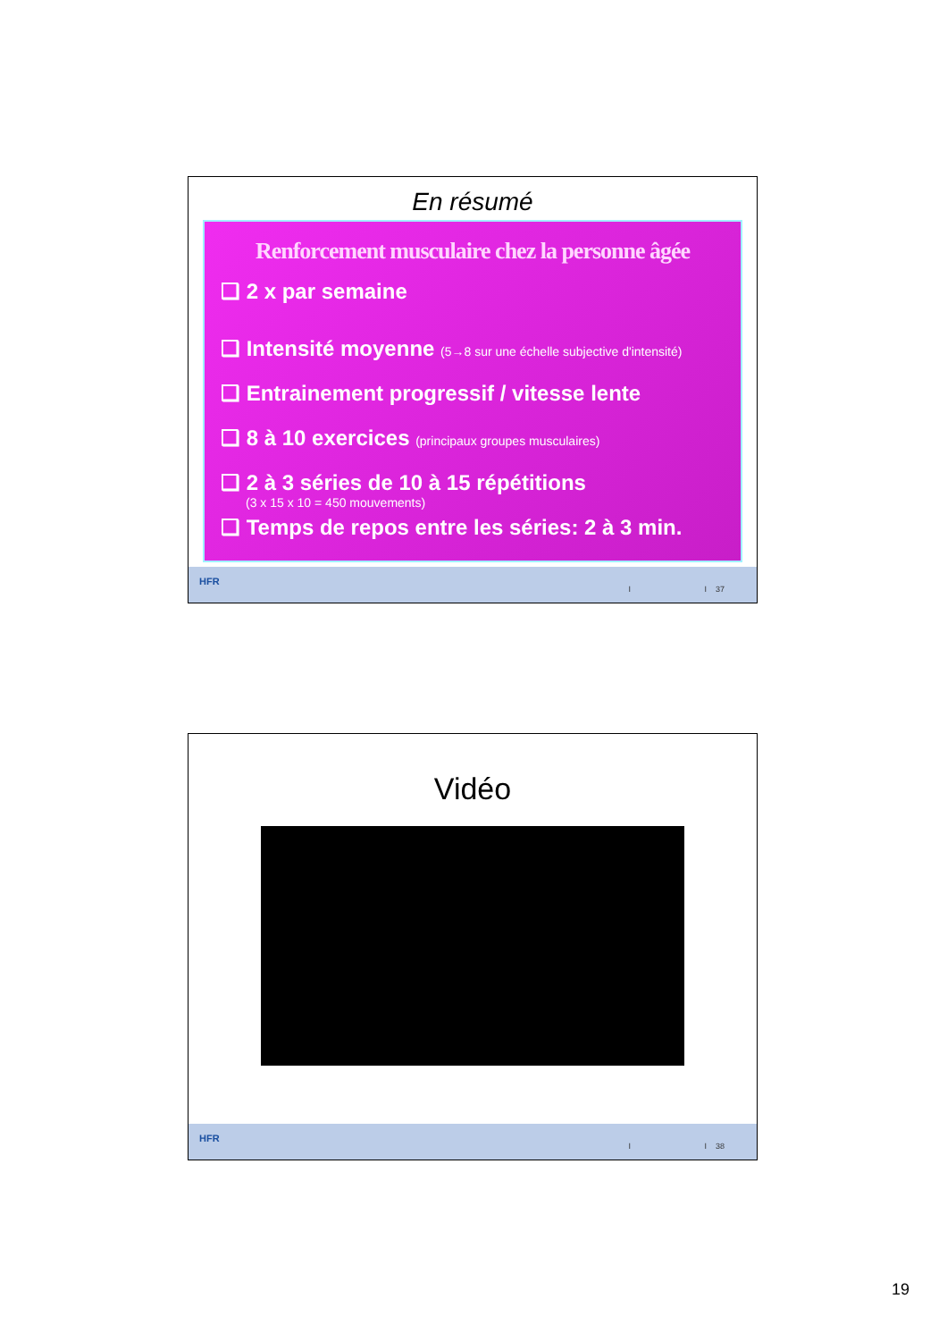En résumé
Renforcement musculaire chez la personne âgée
❑ 2 x par semaine
❑ Intensité moyenne (5→8 sur une échelle subjective d'intensité)
❑ Entrainement progressif / vitesse lente
❑ 8 à 10 exercices (principaux groupes musculaires)
❑ 2 à 3 séries de 10 à 15 répétitions
(3 x 15 x 10 = 450 mouvements)
❑ Temps de repos entre les séries: 2 à 3 min.
HFR
I I 37
Vidéo
HFR
I I 38
19